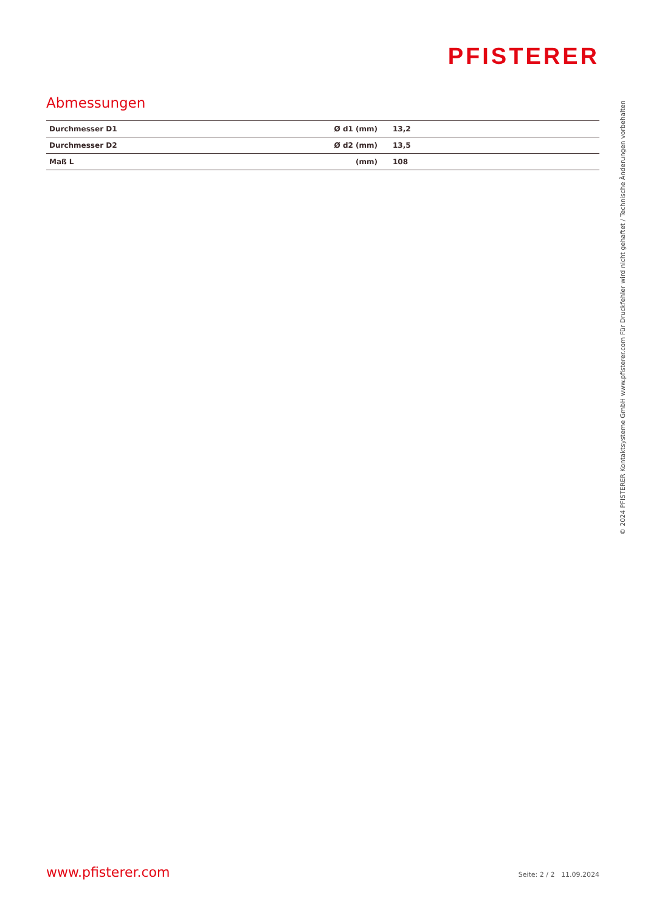PFISTERER
Abmessungen
| Durchmesser D1 | Ø d1 (mm) | 13,2 |
| Durchmesser D2 | Ø d2 (mm) | 13,5 |
| Maß L | (mm) | 108 |
www.pfisterer.com Seite: 2 / 2 11.09.2024
© 2024 PFISTERER Kontaktsysteme GmbH www.pfisterer.com Für Druckfehler wird nicht gehaftet / Technische Änderungen vorbehalten